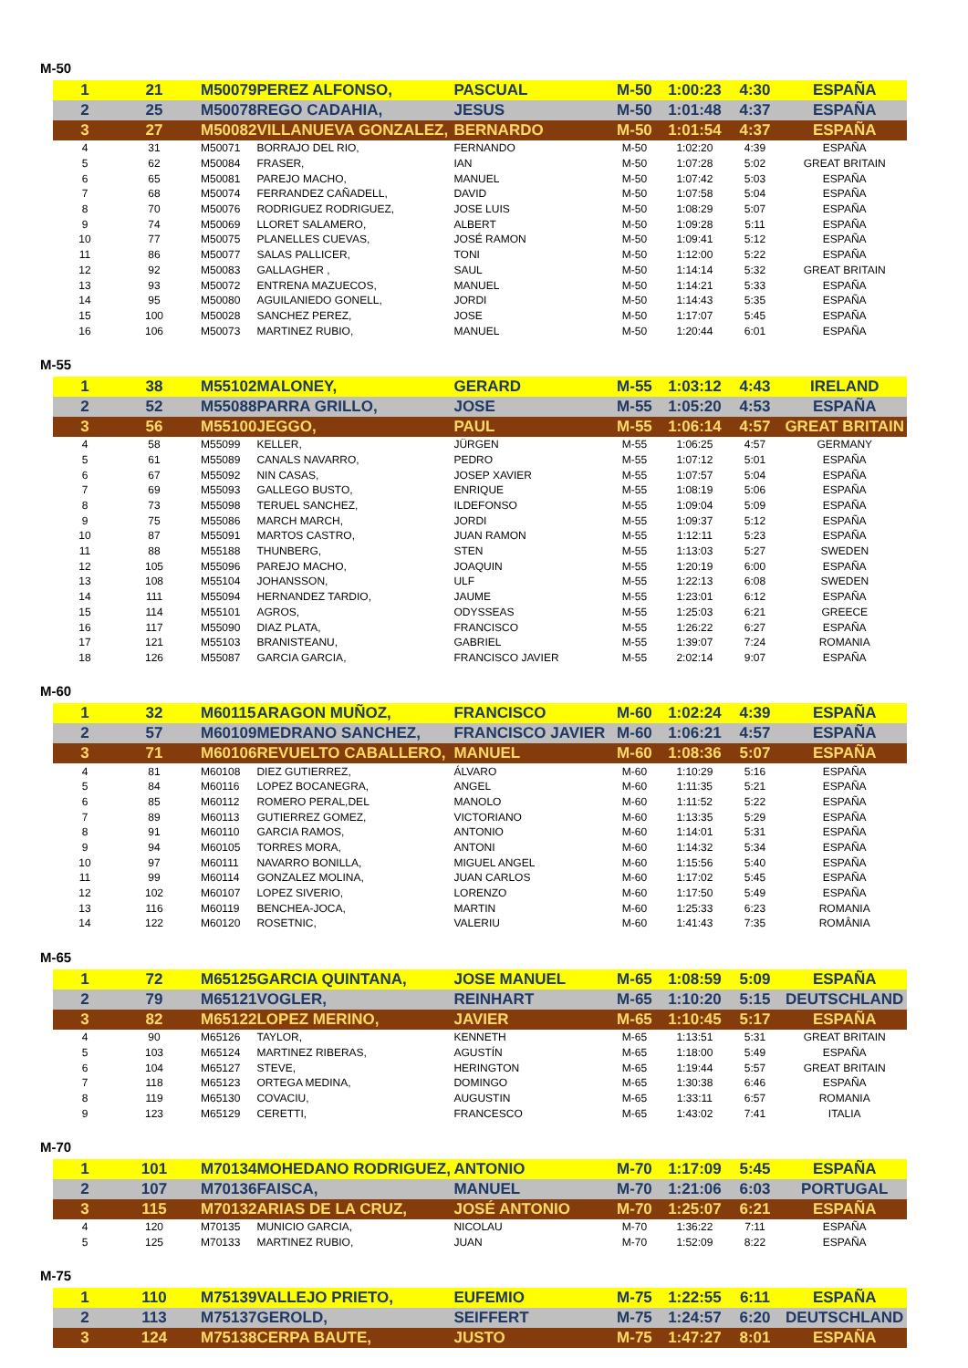M-50
| 1 | 21 | M50079 | PEREZ ALFONSO, | PASCUAL | M-50 | 1:00:23 | 4:30 | ESPAÑA |
| 2 | 25 | M50078 | REGO CADAHIA, | JESUS | M-50 | 1:01:48 | 4:37 | ESPAÑA |
| 3 | 27 | M50082 | VILLANUEVA GONZALEZ, | BERNARDO | M-50 | 1:01:54 | 4:37 | ESPAÑA |
| 4 | 31 | M50071 | BORRAJO DEL RIO, | FERNANDO | M-50 | 1:02:20 | 4:39 | ESPAÑA |
| 5 | 62 | M50084 | FRASER, | IAN | M-50 | 1:07:28 | 5:02 | GREAT BRITAIN |
| 6 | 65 | M50081 | PAREJO MACHO, | MANUEL | M-50 | 1:07:42 | 5:03 | ESPAÑA |
| 7 | 68 | M50074 | FERRANDEZ CAÑADELL, | DAVID | M-50 | 1:07:58 | 5:04 | ESPAÑA |
| 8 | 70 | M50076 | RODRIGUEZ RODRIGUEZ, | JOSE LUIS | M-50 | 1:08:29 | 5:07 | ESPAÑA |
| 9 | 74 | M50069 | LLORET SALAMERO, | ALBERT | M-50 | 1:09:28 | 5:11 | ESPAÑA |
| 10 | 77 | M50075 | PLANELLES CUEVAS, | JOSÉ RAMON | M-50 | 1:09:41 | 5:12 | ESPAÑA |
| 11 | 86 | M50077 | SALAS PALLICER, | TONI | M-50 | 1:12:00 | 5:22 | ESPAÑA |
| 12 | 92 | M50083 | GALLAGHER , | SAUL | M-50 | 1:14:14 | 5:32 | GREAT BRITAIN |
| 13 | 93 | M50072 | ENTRENA MAZUECOS, | MANUEL | M-50 | 1:14:21 | 5:33 | ESPAÑA |
| 14 | 95 | M50080 | AGUILANIEDO GONELL, | JORDI | M-50 | 1:14:43 | 5:35 | ESPAÑA |
| 15 | 100 | M50028 | SANCHEZ PEREZ, | JOSE | M-50 | 1:17:07 | 5:45 | ESPAÑA |
| 16 | 106 | M50073 | MARTINEZ RUBIO, | MANUEL | M-50 | 1:20:44 | 6:01 | ESPAÑA |
M-55
| 1 | 38 | M55102 | MALONEY, | GERARD | M-55 | 1:03:12 | 4:43 | IRELAND |
| 2 | 52 | M55088 | PARRA GRILLO, | JOSE | M-55 | 1:05:20 | 4:53 | ESPAÑA |
| 3 | 56 | M55100 | JEGGO, | PAUL | M-55 | 1:06:14 | 4:57 | GREAT BRITAIN |
| 4 | 58 | M55099 | KELLER, | JÜRGEN | M-55 | 1:06:25 | 4:57 | GERMANY |
| 5 | 61 | M55089 | CANALS NAVARRO, | PEDRO | M-55 | 1:07:12 | 5:01 | ESPAÑA |
| 6 | 67 | M55092 | NIN CASAS, | JOSEP XAVIER | M-55 | 1:07:57 | 5:04 | ESPAÑA |
| 7 | 69 | M55093 | GALLEGO BUSTO, | ENRIQUE | M-55 | 1:08:19 | 5:06 | ESPAÑA |
| 8 | 73 | M55098 | TERUEL SANCHEZ, | ILDEFONSO | M-55 | 1:09:04 | 5:09 | ESPAÑA |
| 9 | 75 | M55086 | MARCH MARCH, | JORDI | M-55 | 1:09:37 | 5:12 | ESPAÑA |
| 10 | 87 | M55091 | MARTOS CASTRO, | JUAN RAMON | M-55 | 1:12:11 | 5:23 | ESPAÑA |
| 11 | 88 | M55188 | THUNBERG, | STEN | M-55 | 1:13:03 | 5:27 | SWEDEN |
| 12 | 105 | M55096 | PAREJO MACHO, | JOAQUIN | M-55 | 1:20:19 | 6:00 | ESPAÑA |
| 13 | 108 | M55104 | JOHANSSON, | ULF | M-55 | 1:22:13 | 6:08 | SWEDEN |
| 14 | 111 | M55094 | HERNANDEZ TARDIO, | JAUME | M-55 | 1:23:01 | 6:12 | ESPAÑA |
| 15 | 114 | M55101 | AGROS, | ODYSSEAS | M-55 | 1:25:03 | 6:21 | GREECE |
| 16 | 117 | M55090 | DIAZ PLATA, | FRANCISCO | M-55 | 1:26:22 | 6:27 | ESPAÑA |
| 17 | 121 | M55103 | BRANISTEANU, | GABRIEL | M-55 | 1:39:07 | 7:24 | ROMANIA |
| 18 | 126 | M55087 | GARCIA GARCIA, | FRANCISCO JAVIER | M-55 | 2:02:14 | 9:07 | ESPAÑA |
M-60
| 1 | 32 | M60115 | ARAGON MUÑOZ, | FRANCISCO | M-60 | 1:02:24 | 4:39 | ESPAÑA |
| 2 | 57 | M60109 | MEDRANO SANCHEZ, | FRANCISCO JAVIER | M-60 | 1:06:21 | 4:57 | ESPAÑA |
| 3 | 71 | M60106 | REVUELTO CABALLERO, | MANUEL | M-60 | 1:08:36 | 5:07 | ESPAÑA |
| 4 | 81 | M60108 | DIEZ GUTIERREZ, | ÁLVARO | M-60 | 1:10:29 | 5:16 | ESPAÑA |
| 5 | 84 | M60116 | LOPEZ BOCANEGRA, | ANGEL | M-60 | 1:11:35 | 5:21 | ESPAÑA |
| 6 | 85 | M60112 | ROMERO PERAL,DEL | MANOLO | M-60 | 1:11:52 | 5:22 | ESPAÑA |
| 7 | 89 | M60113 | GUTIERREZ GOMEZ, | VICTORIANO | M-60 | 1:13:35 | 5:29 | ESPAÑA |
| 8 | 91 | M60110 | GARCIA RAMOS, | ANTONIO | M-60 | 1:14:01 | 5:31 | ESPAÑA |
| 9 | 94 | M60105 | TORRES MORA, | ANTONI | M-60 | 1:14:32 | 5:34 | ESPAÑA |
| 10 | 97 | M60111 | NAVARRO BONILLA, | MIGUEL ANGEL | M-60 | 1:15:56 | 5:40 | ESPAÑA |
| 11 | 99 | M60114 | GONZALEZ MOLINA, | JUAN CARLOS | M-60 | 1:17:02 | 5:45 | ESPAÑA |
| 12 | 102 | M60107 | LOPEZ SIVERIO, | LORENZO | M-60 | 1:17:50 | 5:49 | ESPAÑA |
| 13 | 116 | M60119 | BENCHEA-JOCA, | MARTIN | M-60 | 1:25:33 | 6:23 | ROMANIA |
| 14 | 122 | M60120 | ROSETNIC, | VALERIU | M-60 | 1:41:43 | 7:35 | ROMÂNIA |
M-65
| 1 | 72 | M65125 | GARCIA QUINTANA, | JOSE MANUEL | M-65 | 1:08:59 | 5:09 | ESPAÑA |
| 2 | 79 | M65121 | VOGLER, | REINHART | M-65 | 1:10:20 | 5:15 | DEUTSCHLAND |
| 3 | 82 | M65122 | LOPEZ MERINO, | JAVIER | M-65 | 1:10:45 | 5:17 | ESPAÑA |
| 4 | 90 | M65126 | TAYLOR, | KENNETH | M-65 | 1:13:51 | 5:31 | GREAT BRITAIN |
| 5 | 103 | M65124 | MARTINEZ RIBERAS, | AGUSTÍN | M-65 | 1:18:00 | 5:49 | ESPAÑA |
| 6 | 104 | M65127 | STEVE, | HERINGTON | M-65 | 1:19:44 | 5:57 | GREAT BRITAIN |
| 7 | 118 | M65123 | ORTEGA MEDINA, | DOMINGO | M-65 | 1:30:38 | 6:46 | ESPAÑA |
| 8 | 119 | M65130 | COVACIU, | AUGUSTIN | M-65 | 1:33:11 | 6:57 | ROMANIA |
| 9 | 123 | M65129 | CERETTI, | FRANCESCO | M-65 | 1:43:02 | 7:41 | ITALIA |
M-70
| 1 | 101 | M70134 | MOHEDANO RODRIGUEZ, | ANTONIO | M-70 | 1:17:09 | 5:45 | ESPAÑA |
| 2 | 107 | M70136 | FAISCA, | MANUEL | M-70 | 1:21:06 | 6:03 | PORTUGAL |
| 3 | 115 | M70132 | ARIAS DE LA CRUZ, | JOSÉ ANTONIO | M-70 | 1:25:07 | 6:21 | ESPAÑA |
| 4 | 120 | M70135 | MUNICIO GARCIA, | NICOLAU | M-70 | 1:36:22 | 7:11 | ESPAÑA |
| 5 | 125 | M70133 | MARTINEZ RUBIO, | JUAN | M-70 | 1:52:09 | 8:22 | ESPAÑA |
M-75
| 1 | 110 | M75139 | VALLEJO PRIETO, | EUFEMIO | M-75 | 1:22:55 | 6:11 | ESPAÑA |
| 2 | 113 | M75137 | GEROLD, | SEIFFERT | M-75 | 1:24:57 | 6:20 | DEUTSCHLAND |
| 3 | 124 | M75138 | CERPA BAUTE, | JUSTO | M-75 | 1:47:27 | 8:01 | ESPAÑA |